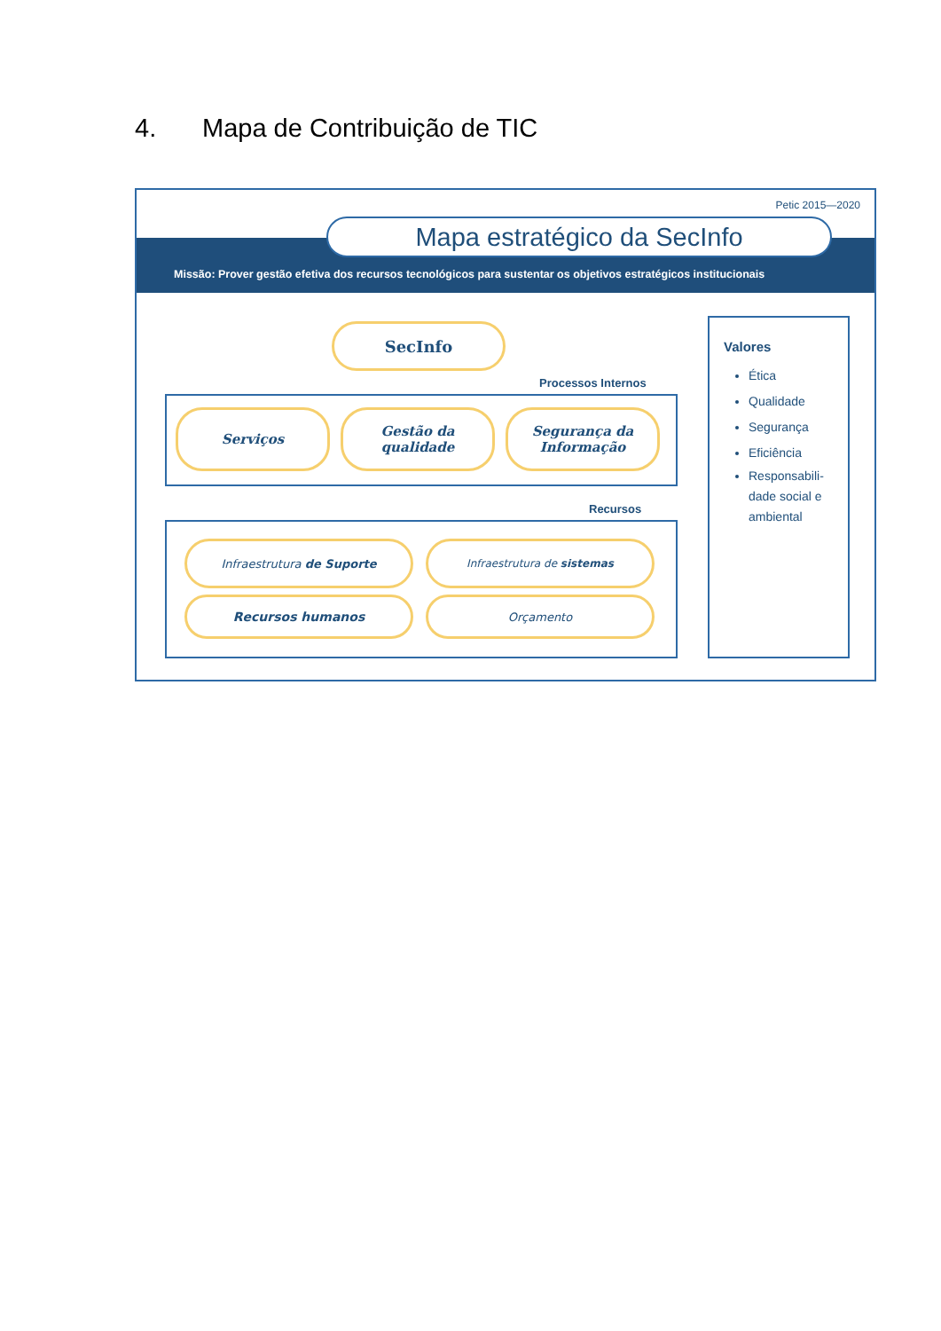4. Mapa de Contribuição de TIC
Petic 2015—2020
Mapa estratégico da SecInfo
Missão: Prover gestão efetiva dos recursos tecnológicos para sustentar os objetivos estratégicos institucionais
SecInfo
Processos Internos
Serviços
Gestão da qualidade
Segurança da Informação
Recursos
Infraestrutura de Suporte Infraestrutura de sistemas
Recursos humanos Orçamento
Valores
Ética
Qualidade
Segurança
Eficiência
Responsabili-
dade social e
ambiental